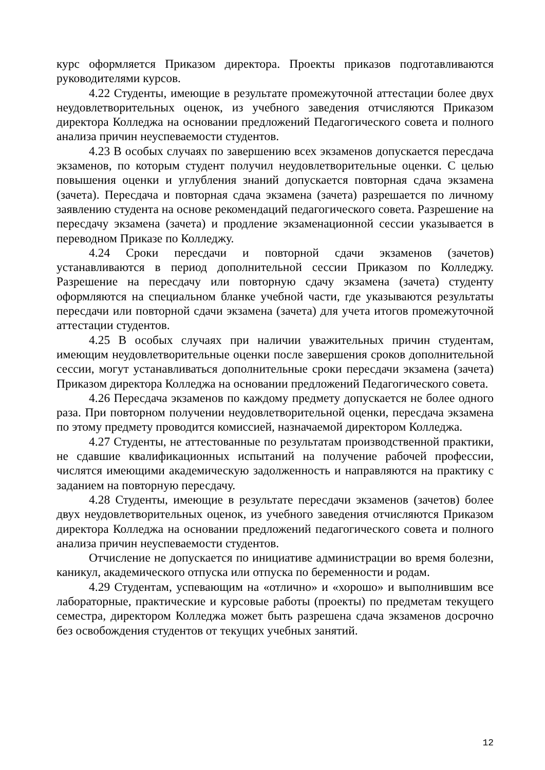курс оформляется Приказом директора. Проекты приказов подготавливаются руководителями курсов.
4.22 Студенты, имеющие в результате промежуточной аттестации более двух неудовлетворительных оценок, из учебного заведения отчисляются Приказом директора Колледжа на основании предложений Педагогического совета и полного анализа причин неуспеваемости студентов.
4.23 В особых случаях по завершению всех экзаменов допускается пересдача экзаменов, по которым студент получил неудовлетворительные оценки. С целью повышения оценки и углубления знаний допускается повторная сдача экзамена (зачета). Пересдача и повторная сдача экзамена (зачета) разрешается по личному заявлению студента на основе рекомендаций педагогического совета. Разрешение на пересдачу экзамена (зачета) и продление экзаменационной сессии указывается в переводном Приказе по Колледжу.
4.24 Сроки пересдачи и повторной сдачи экзаменов (зачетов) устанавливаются в период дополнительной сессии Приказом по Колледжу. Разрешение на пересдачу или повторную сдачу экзамена (зачета) студенту оформляются на специальном бланке учебной части, где указываются результаты пересдачи или повторной сдачи экзамена (зачета) для учета итогов промежуточной аттестации студентов.
4.25 В особых случаях при наличии уважительных причин студентам, имеющим неудовлетворительные оценки после завершения сроков дополнительной сессии, могут устанавливаться дополнительные сроки пересдачи экзамена (зачета) Приказом директора Колледжа на основании предложений Педагогического совета.
4.26 Пересдача экзаменов по каждому предмету допускается не более одного раза. При повторном получении неудовлетворительной оценки, пересдача экзамена по этому предмету проводится комиссией, назначаемой директором Колледжа.
4.27 Студенты, не аттестованные по результатам производственной практики, не сдавшие квалификационных испытаний на получение рабочей профессии, числятся имеющими академическую задолженность и направляются на практику с заданием на повторную пересдачу.
4.28 Студенты, имеющие в результате пересдачи экзаменов (зачетов) более двух неудовлетворительных оценок, из учебного заведения отчисляются Приказом директора Колледжа на основании предложений педагогического совета и полного анализа причин неуспеваемости студентов.
Отчисление не допускается по инициативе администрации во время болезни, каникул, академического отпуска или отпуска по беременности и родам.
4.29 Студентам, успевающим на «отлично» и «хорошо» и выполнившим все лабораторные, практические и курсовые работы (проекты) по предметам текущего семестра, директором Колледжа может быть разрешена сдача экзаменов досрочно без освобождения студентов от текущих учебных занятий.
12